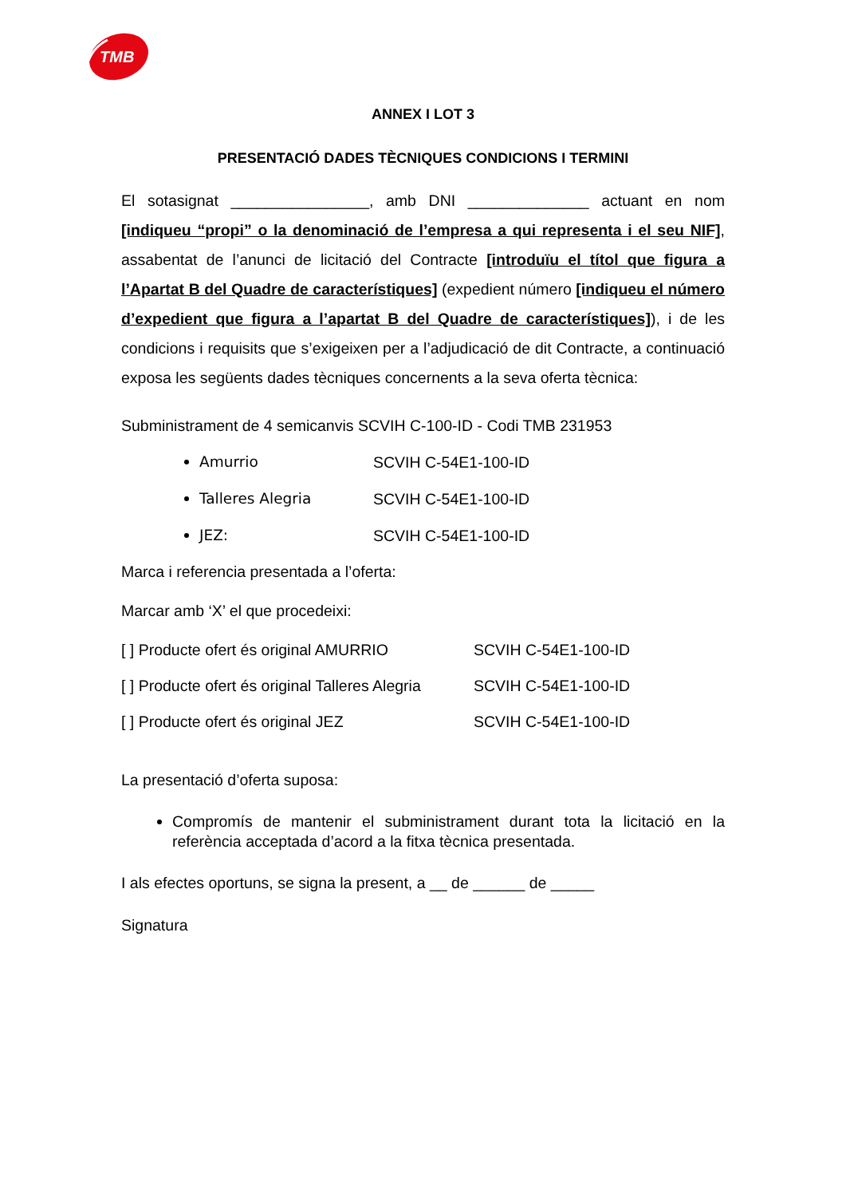TMB
ANNEX I LOT 3
PRESENTACIÓ DADES TÈCNIQUES CONDICIONS I TERMINI
El sotasignat ________________, amb DNI ______________ actuant en nom [indiqueu “propi” o la denominació de l’empresa a qui representa i el seu NIF], assabentat de l’anunci de licitació del Contracte [introduïu el títol que figura a l’Apartat B del Quadre de característiques] (expedient número [indiqueu el número d’expedient que figura a l’apartat B del Quadre de característiques]), i de les condicions i requisits que s’exigeixen per a l’adjudicació de dit Contracte, a continuació exposa les següents dades tècniques concernents a la seva oferta tècnica:
Subministrament de 4 semicanvis SCVIH C-100-ID - Codi TMB 231953
Amurrio SCVIH C-54E1-100-ID
Talleres Alegria SCVIH C-54E1-100-ID
JEZ: SCVIH C-54E1-100-ID
Marca i referencia presentada a l’oferta:
Marcar amb ‘X’ el que procedeixi:
[ ] Producte ofert és original AMURRIO SCVIH C-54E1-100-ID
[ ] Producte ofert és original Talleres Alegria SCVIH C-54E1-100-ID
[ ] Producte ofert és original JEZ SCVIH C-54E1-100-ID
La presentació d’oferta suposa:
Compromís de mantenir el subministrament durant tota la licitació en la referència acceptada d’acord a la fitxa tècnica presentada.
I als efectes oportuns, se signa la present, a __ de ______ de _____
Signatura